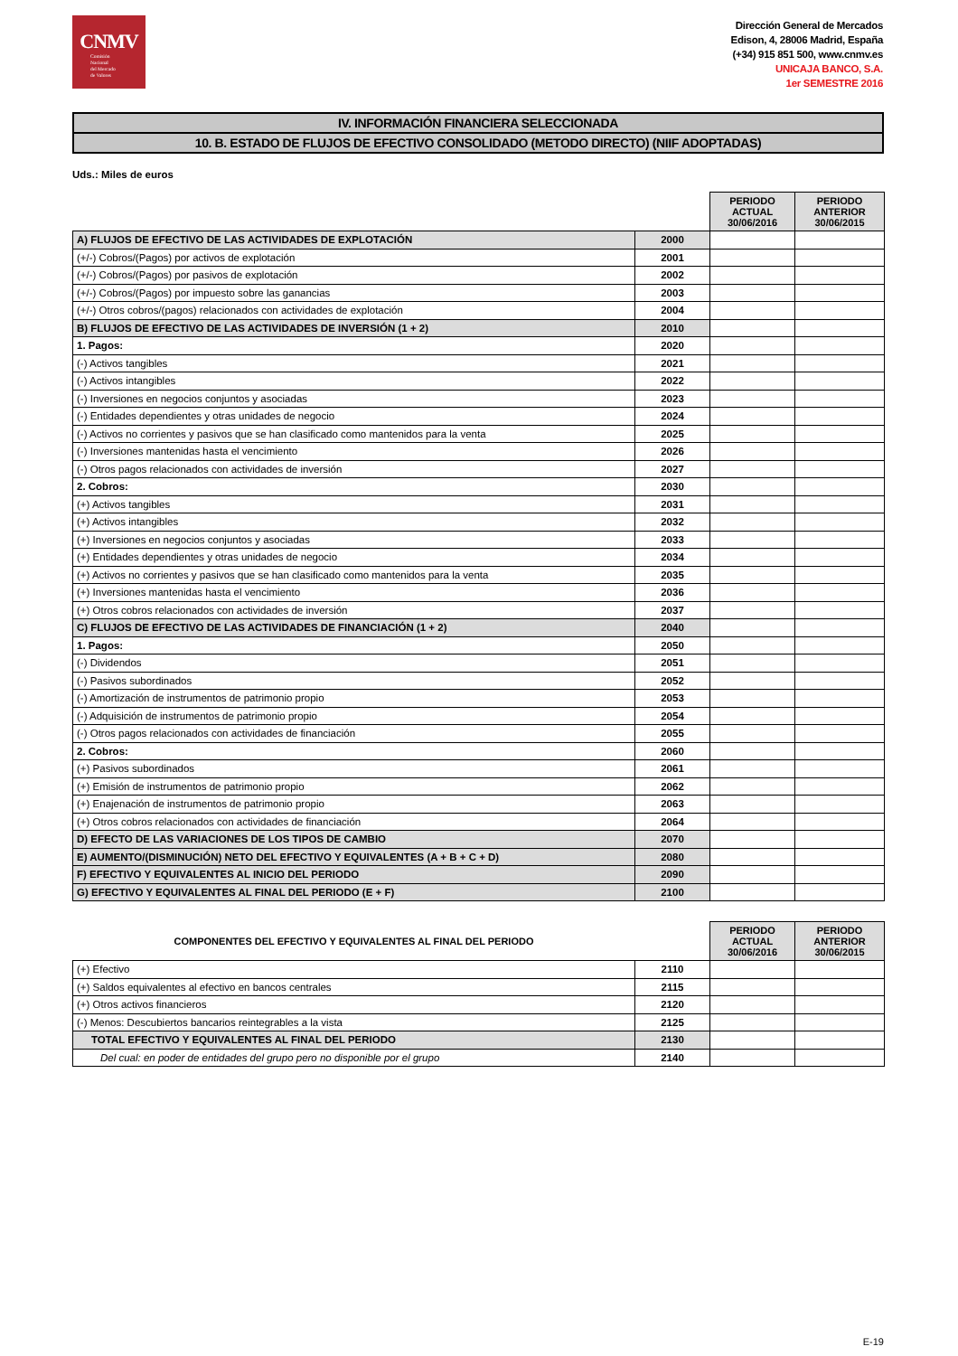CNMV
Comisión
Nacional
del Mercado
de Valores
Dirección General de Mercados
Edison, 4, 28006 Madrid, España
(+34) 915 851 500, www.cnmv.es
UNICAJA BANCO, S.A.
1er SEMESTRE 2016
IV. INFORMACIÓN FINANCIERA SELECCIONADA
10. B. ESTADO DE FLUJOS DE EFECTIVO CONSOLIDADO (METODO DIRECTO) (NIIF ADOPTADAS)
Uds.: Miles de euros
| | | PERIODO ACTUAL 30/06/2016 | PERIODO ANTERIOR 30/06/2015 |
| A) FLUJOS DE EFECTIVO DE LAS ACTIVIDADES DE EXPLOTACIÓN | 2000 | | |
| (+/-) Cobros/(Pagos) por activos de explotación | 2001 | | |
| (+/-) Cobros/(Pagos) por pasivos de explotación | 2002 | | |
| (+/-) Cobros/(Pagos) por impuesto sobre las ganancias | 2003 | | |
| (+/-) Otros cobros/(pagos) relacionados con actividades de explotación | 2004 | | |
| B) FLUJOS DE EFECTIVO DE LAS ACTIVIDADES DE INVERSIÓN (1 + 2) | 2010 | | |
| 1. Pagos: | 2020 | | |
| (-) Activos tangibles | 2021 | | |
| (-) Activos intangibles | 2022 | | |
| (-) Inversiones en negocios conjuntos y asociadas | 2023 | | |
| (-) Entidades dependientes y otras unidades de negocio | 2024 | | |
| (-) Activos no corrientes y pasivos que se han clasificado como mantenidos para la venta | 2025 | | |
| (-) Inversiones mantenidas hasta el vencimiento | 2026 | | |
| (-) Otros pagos relacionados con actividades de inversión | 2027 | | |
| 2. Cobros: | 2030 | | |
| (+) Activos tangibles | 2031 | | |
| (+) Activos intangibles | 2032 | | |
| (+) Inversiones en negocios conjuntos y asociadas | 2033 | | |
| (+) Entidades dependientes y otras unidades de negocio | 2034 | | |
| (+) Activos no corrientes y pasivos que se han clasificado como mantenidos para la venta | 2035 | | |
| (+) Inversiones mantenidas hasta el vencimiento | 2036 | | |
| (+) Otros cobros relacionados con actividades de inversión | 2037 | | |
| C) FLUJOS DE EFECTIVO DE LAS ACTIVIDADES DE FINANCIACIÓN (1 + 2) | 2040 | | |
| 1. Pagos: | 2050 | | |
| (-) Dividendos | 2051 | | |
| (-) Pasivos subordinados | 2052 | | |
| (-) Amortización de instrumentos de patrimonio propio | 2053 | | |
| (-) Adquisición de instrumentos de patrimonio propio | 2054 | | |
| (-) Otros pagos relacionados con actividades de financiación | 2055 | | |
| 2. Cobros: | 2060 | | |
| (+) Pasivos subordinados | 2061 | | |
| (+) Emisión de instrumentos de patrimonio propio | 2062 | | |
| (+) Enajenación de instrumentos de patrimonio propio | 2063 | | |
| (+) Otros cobros relacionados con actividades de financiación | 2064 | | |
| D) EFECTO DE LAS VARIACIONES DE LOS TIPOS DE CAMBIO | 2070 | | |
| E) AUMENTO/(DISMINUCIÓN) NETO DEL EFECTIVO Y EQUIVALENTES (A + B + C + D) | 2080 | | |
| F) EFECTIVO Y EQUIVALENTES AL INICIO DEL PERIODO | 2090 | | |
| G) EFECTIVO Y EQUIVALENTES AL FINAL DEL PERIODO (E + F) | 2100 | | |
| COMPONENTES DEL EFECTIVO Y EQUIVALENTES AL FINAL DEL PERIODO | | PERIODO ACTUAL 30/06/2016 | PERIODO ANTERIOR 30/06/2015 |
| (+) Efectivo | 2110 | | |
| (+) Saldos equivalentes al efectivo en bancos centrales | 2115 | | |
| (+) Otros activos financieros | 2120 | | |
| (-) Menos: Descubiertos bancarios reintegrables a la vista | 2125 | | |
| TOTAL EFECTIVO Y EQUIVALENTES AL FINAL DEL PERIODO | 2130 | | |
| Del cual: en poder de entidades del grupo pero no disponible por el grupo | 2140 | | |
E-19